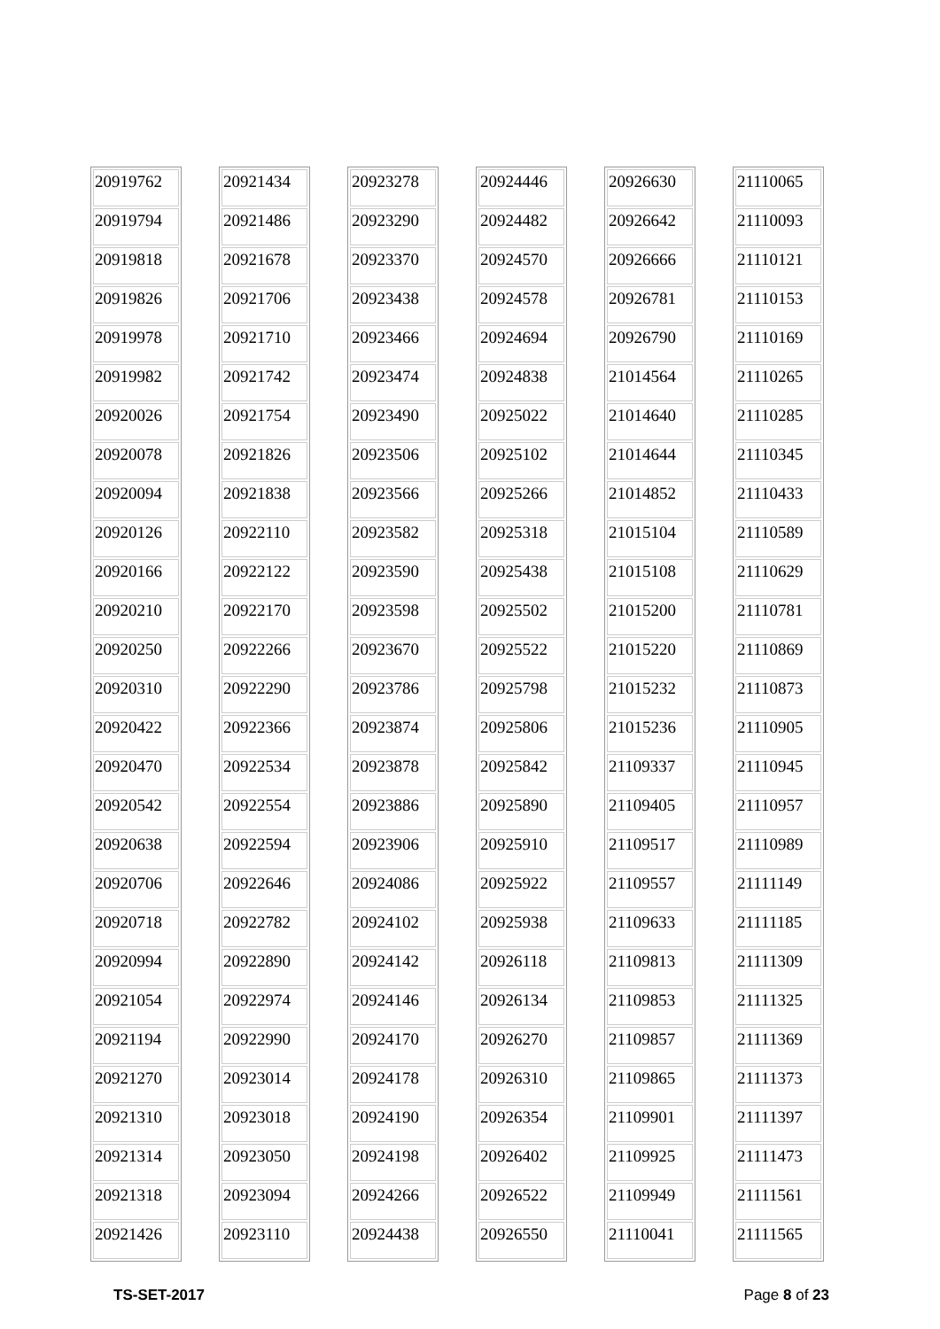| 20919762 |
| 20919794 |
| 20919818 |
| 20919826 |
| 20919978 |
| 20919982 |
| 20920026 |
| 20920078 |
| 20920094 |
| 20920126 |
| 20920166 |
| 20920210 |
| 20920250 |
| 20920310 |
| 20920422 |
| 20920470 |
| 20920542 |
| 20920638 |
| 20920706 |
| 20920718 |
| 20920994 |
| 20921054 |
| 20921194 |
| 20921270 |
| 20921310 |
| 20921314 |
| 20921318 |
| 20921426 |
| 20921434 |
| 20921486 |
| 20921678 |
| 20921706 |
| 20921710 |
| 20921742 |
| 20921754 |
| 20921826 |
| 20921838 |
| 20922110 |
| 20922122 |
| 20922170 |
| 20922266 |
| 20922290 |
| 20922366 |
| 20922534 |
| 20922554 |
| 20922594 |
| 20922646 |
| 20922782 |
| 20922890 |
| 20922974 |
| 20922990 |
| 20923014 |
| 20923018 |
| 20923050 |
| 20923094 |
| 20923110 |
| 20923278 |
| 20923290 |
| 20923370 |
| 20923438 |
| 20923466 |
| 20923474 |
| 20923490 |
| 20923506 |
| 20923566 |
| 20923582 |
| 20923590 |
| 20923598 |
| 20923670 |
| 20923786 |
| 20923874 |
| 20923878 |
| 20923886 |
| 20923906 |
| 20924086 |
| 20924102 |
| 20924142 |
| 20924146 |
| 20924170 |
| 20924178 |
| 20924190 |
| 20924198 |
| 20924266 |
| 20924438 |
| 20924446 |
| 20924482 |
| 20924570 |
| 20924578 |
| 20924694 |
| 20924838 |
| 20925022 |
| 20925102 |
| 20925266 |
| 20925318 |
| 20925438 |
| 20925502 |
| 20925522 |
| 20925798 |
| 20925806 |
| 20925842 |
| 20925890 |
| 20925910 |
| 20925922 |
| 20925938 |
| 20926118 |
| 20926134 |
| 20926270 |
| 20926310 |
| 20926354 |
| 20926402 |
| 20926522 |
| 20926550 |
| 20926630 |
| 20926642 |
| 20926666 |
| 20926781 |
| 20926790 |
| 21014564 |
| 21014640 |
| 21014644 |
| 21014852 |
| 21015104 |
| 21015108 |
| 21015200 |
| 21015220 |
| 21015232 |
| 21015236 |
| 21109337 |
| 21109405 |
| 21109517 |
| 21109557 |
| 21109633 |
| 21109813 |
| 21109853 |
| 21109857 |
| 21109865 |
| 21109901 |
| 21109925 |
| 21109949 |
| 21110041 |
| 21110065 |
| 21110093 |
| 21110121 |
| 21110153 |
| 21110169 |
| 21110265 |
| 21110285 |
| 21110345 |
| 21110433 |
| 21110589 |
| 21110629 |
| 21110781 |
| 21110869 |
| 21110873 |
| 21110905 |
| 21110945 |
| 21110957 |
| 21110989 |
| 21111149 |
| 21111185 |
| 21111309 |
| 21111325 |
| 21111369 |
| 21111373 |
| 21111397 |
| 21111473 |
| 21111561 |
| 21111565 |
TS-SET-2017 Page 8 of 23